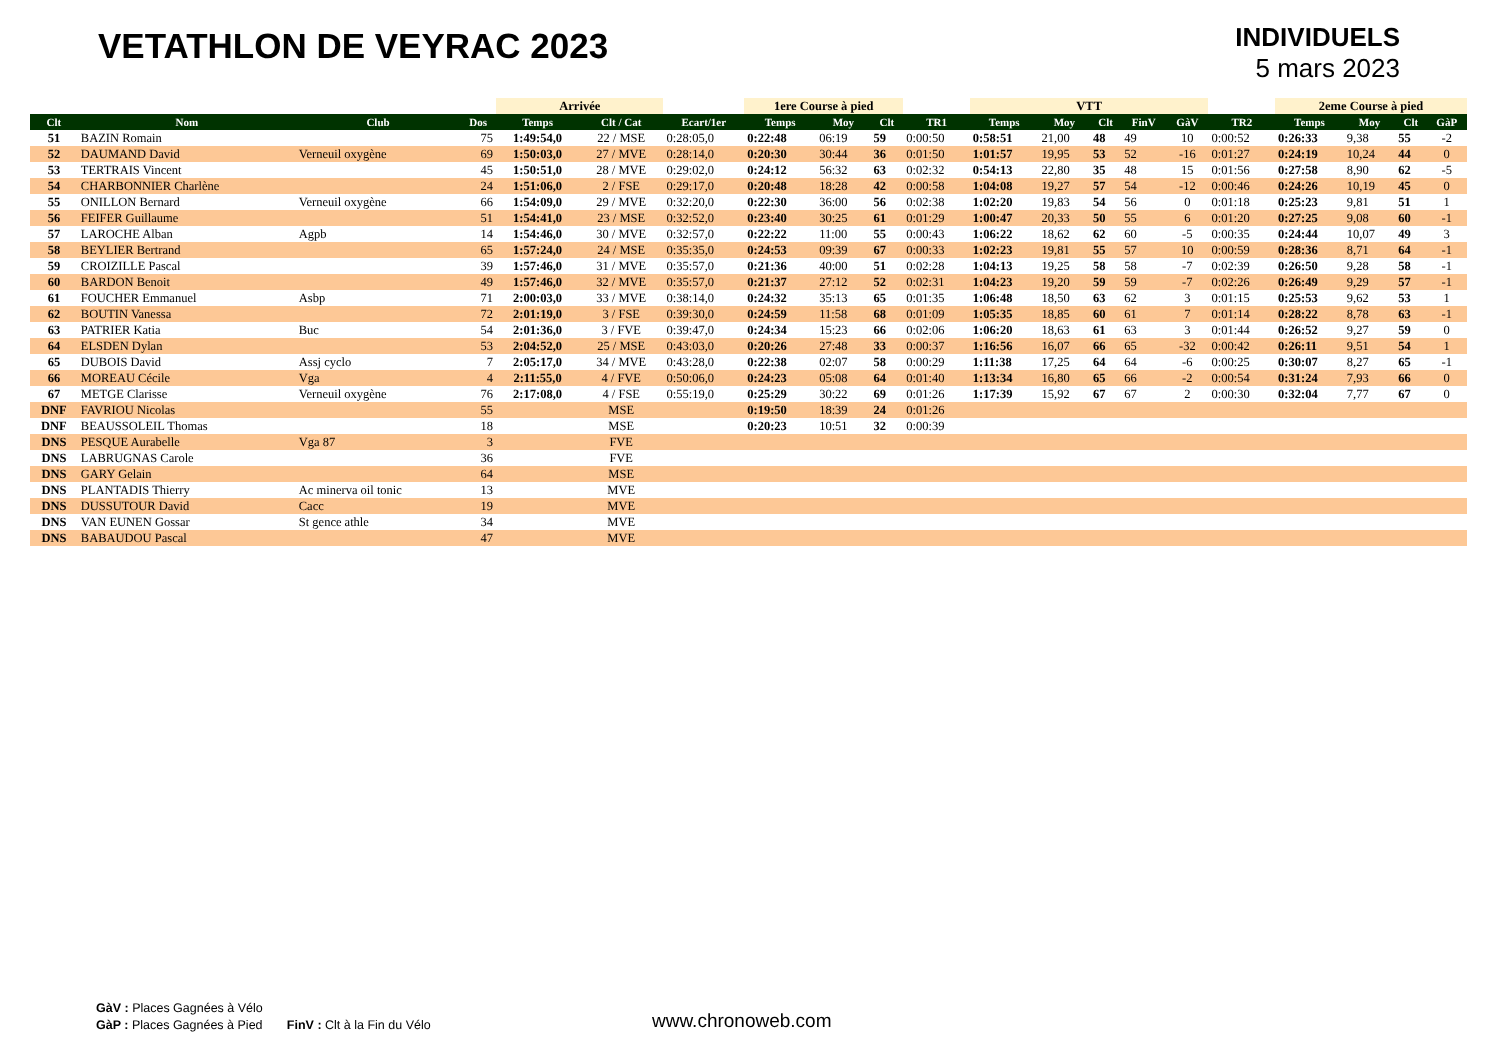VETATHLON DE VEYRAC 2023
INDIVIDUELS
5 mars 2023
| | | | | Arrivée | | | 1ere Course à pied | | | | VTT | | | | | | 2eme Course à pied | | | |
| --- | --- | --- | --- | --- | --- | --- | --- | --- | --- | --- | --- | --- | --- | --- | --- | --- | --- | --- | --- | --- |
| Clt | Nom | Club | Dos | Temps | Clt / Cat | Ecart/1er | Temps | Moy | Clt | TR1 | Temps | Moy | Clt | FinV | GàV | TR2 | Temps | Moy | Clt | GàP |
| 51 | BAZIN Romain | | 75 | 1:49:54,0 | 22 / MSE | 0:28:05,0 | 0:22:48 | 06:19 | 59 | 0:00:50 | 0:58:51 | 21,00 | 48 | 49 | 10 | 0:00:52 | 0:26:33 | 9,38 | 55 | -2 |
| 52 | DAUMAND David | Verneuil oxygène | 69 | 1:50:03,0 | 27 / MVE | 0:28:14,0 | 0:20:30 | 30:44 | 36 | 0:01:50 | 1:01:57 | 19,95 | 53 | 52 | -16 | 0:01:27 | 0:24:19 | 10,24 | 44 | 0 |
| 53 | TERTRAIS Vincent | | 45 | 1:50:51,0 | 28 / MVE | 0:29:02,0 | 0:24:12 | 56:32 | 63 | 0:02:32 | 0:54:13 | 22,80 | 35 | 48 | 15 | 0:01:56 | 0:27:58 | 8,90 | 62 | -5 |
| 54 | CHARBONNIER Charlène | | 24 | 1:51:06,0 | 2 / FSE | 0:29:17,0 | 0:20:48 | 18:28 | 42 | 0:00:58 | 1:04:08 | 19,27 | 57 | 54 | -12 | 0:00:46 | 0:24:26 | 10,19 | 45 | 0 |
| 55 | ONILLON Bernard | Verneuil oxygène | 66 | 1:54:09,0 | 29 / MVE | 0:32:20,0 | 0:22:30 | 36:00 | 56 | 0:02:38 | 1:02:20 | 19,83 | 54 | 56 | 0 | 0:01:18 | 0:25:23 | 9,81 | 51 | 1 |
| 56 | FEIFER Guillaume | | 51 | 1:54:41,0 | 23 / MSE | 0:32:52,0 | 0:23:40 | 30:25 | 61 | 0:01:29 | 1:00:47 | 20,33 | 50 | 55 | 6 | 0:01:20 | 0:27:25 | 9,08 | 60 | -1 |
| 57 | LAROCHE Alban | Agpb | 14 | 1:54:46,0 | 30 / MVE | 0:32:57,0 | 0:22:22 | 11:00 | 55 | 0:00:43 | 1:06:22 | 18,62 | 62 | 60 | -5 | 0:00:35 | 0:24:44 | 10,07 | 49 | 3 |
| 58 | BEYLIER Bertrand | | 65 | 1:57:24,0 | 24 / MSE | 0:35:35,0 | 0:24:53 | 09:39 | 67 | 0:00:33 | 1:02:23 | 19,81 | 55 | 57 | 10 | 0:00:59 | 0:28:36 | 8,71 | 64 | -1 |
| 59 | CROIZILLE Pascal | | 39 | 1:57:46,0 | 31 / MVE | 0:35:57,0 | 0:21:36 | 40:00 | 51 | 0:02:28 | 1:04:13 | 19,25 | 58 | 58 | -7 | 0:02:39 | 0:26:50 | 9,28 | 58 | -1 |
| 60 | BARDON Benoit | | 49 | 1:57:46,0 | 32 / MVE | 0:35:57,0 | 0:21:37 | 27:12 | 52 | 0:02:31 | 1:04:23 | 19,20 | 59 | 59 | -7 | 0:02:26 | 0:26:49 | 9,29 | 57 | -1 |
| 61 | FOUCHER Emmanuel | Asbp | 71 | 2:00:03,0 | 33 / MVE | 0:38:14,0 | 0:24:32 | 35:13 | 65 | 0:01:35 | 1:06:48 | 18,50 | 63 | 62 | 3 | 0:01:15 | 0:25:53 | 9,62 | 53 | 1 |
| 62 | BOUTIN Vanessa | | 72 | 2:01:19,0 | 3 / FSE | 0:39:30,0 | 0:24:59 | 11:58 | 68 | 0:01:09 | 1:05:35 | 18,85 | 60 | 61 | 7 | 0:01:14 | 0:28:22 | 8,78 | 63 | -1 |
| 63 | PATRIER Katia | Buc | 54 | 2:01:36,0 | 3 / FVE | 0:39:47,0 | 0:24:34 | 15:23 | 66 | 0:02:06 | 1:06:20 | 18,63 | 61 | 63 | 3 | 0:01:44 | 0:26:52 | 9,27 | 59 | 0 |
| 64 | ELSDEN Dylan | | 53 | 2:04:52,0 | 25 / MSE | 0:43:03,0 | 0:20:26 | 27:48 | 33 | 0:00:37 | 1:16:56 | 16,07 | 66 | 65 | -32 | 0:00:42 | 0:26:11 | 9,51 | 54 | 1 |
| 65 | DUBOIS David | Assj cyclo | 7 | 2:05:17,0 | 34 / MVE | 0:43:28,0 | 0:22:38 | 02:07 | 58 | 0:00:29 | 1:11:38 | 17,25 | 64 | 64 | -6 | 0:00:25 | 0:30:07 | 8,27 | 65 | -1 |
| 66 | MOREAU Cécile | Vga | 4 | 2:11:55,0 | 4 / FVE | 0:50:06,0 | 0:24:23 | 05:08 | 64 | 0:01:40 | 1:13:34 | 16,80 | 65 | 66 | -2 | 0:00:54 | 0:31:24 | 7,93 | 66 | 0 |
| 67 | METGE Clarisse | Verneuil oxygène | 76 | 2:17:08,0 | 4 / FSE | 0:55:19,0 | 0:25:29 | 30:22 | 69 | 0:01:26 | 1:17:39 | 15,92 | 67 | 67 | 2 | 0:00:30 | 0:32:04 | 7,77 | 67 | 0 |
| DNF | FAVRIOU Nicolas | | 55 | | MSE | | 0:19:50 | 18:39 | 24 | 0:01:26 | | | | | | | | | | |
| DNF | BEAUSSOLEIL Thomas | | 18 | | MSE | | 0:20:23 | 10:51 | 32 | 0:00:39 | | | | | | | | | | |
| DNS | PESQUE Aurabelle | Vga 87 | 3 | | FVE | | | | | | | | | | | | | | | |
| DNS | LABRUGNAS Carole | | 36 | | FVE | | | | | | | | | | | | | | | |
| DNS | GARY Gelain | | 64 | | MSE | | | | | | | | | | | | | | | |
| DNS | PLANTADIS Thierry | Ac minerva oil tonic | 13 | | MVE | | | | | | | | | | | | | | | |
| DNS | DUSSUTOUR David | Cacc | 19 | | MVE | | | | | | | | | | | | | | | |
| DNS | VAN EUNEN Gossar | St gence athle | 34 | | MVE | | | | | | | | | | | | | | | |
| DNS | BABAUDOU Pascal | | 47 | | MVE | | | | | | | | | | | | | | | |
GàV : Places Gagnées à Vélo
GàP : Places Gagnées à Pied FinV : Clt à la Fin du Vélo
www.chronoweb.com